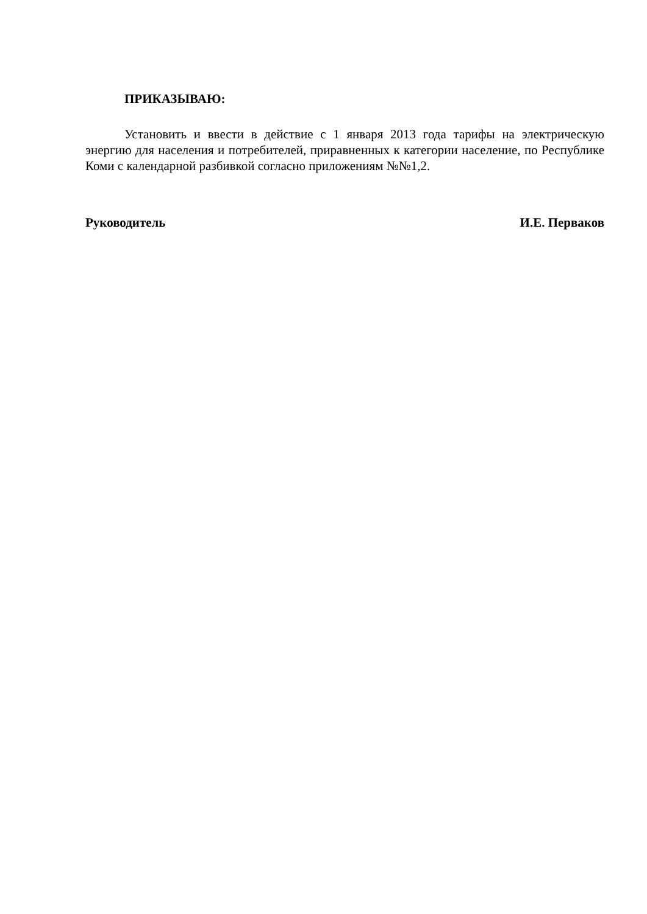ПРИКАЗЫВАЮ:
Установить и ввести в действие с 1 января 2013 года тарифы на электрическую энергию для населения и потребителей, приравненных к категории население, по Республике Коми с календарной разбивкой согласно приложениям №№1,2.
Руководитель И.Е. Перваков